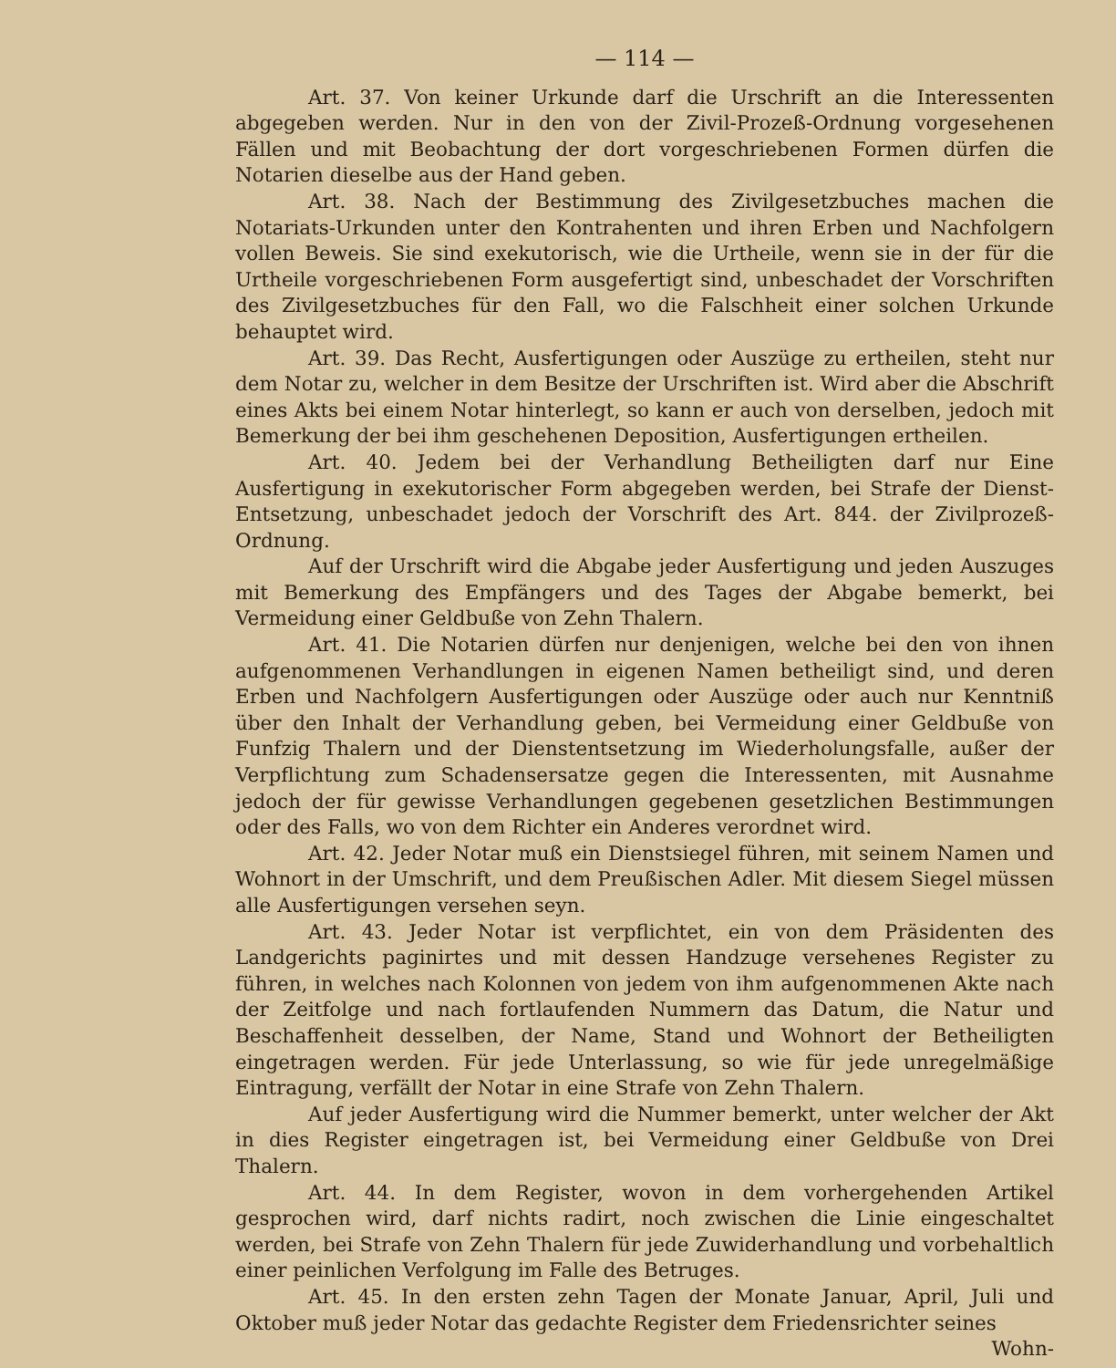— 114 —
Art. 37. Von keiner Urkunde darf die Urschrift an die Interessenten abgegeben werden. Nur in den von der Zivil-Prozeß-Ordnung vorgesehenen Fällen und mit Beobachtung der dort vorgeschriebenen Formen dürfen die Notarien dieselbe aus der Hand geben.
Art. 38. Nach der Bestimmung des Zivilgesetzbuches machen die Notariats-Urkunden unter den Kontrahenten und ihren Erben und Nachfolgern vollen Beweis. Sie sind exekutorisch, wie die Urtheile, wenn sie in der für die Urtheile vorgeschriebenen Form ausgefertigt sind, unbeschadet der Vorschriften des Zivilgesetzbuches für den Fall, wo die Falschheit einer solchen Urkunde behauptet wird.
Art. 39. Das Recht, Ausfertigungen oder Auszüge zu ertheilen, steht nur dem Notar zu, welcher in dem Besitze der Urschriften ist. Wird aber die Abschrift eines Akts bei einem Notar hinterlegt, so kann er auch von derselben, jedoch mit Bemerkung der bei ihm geschehenen Deposition, Ausfertigungen ertheilen.
Art. 40. Jedem bei der Verhandlung Betheiligten darf nur Eine Ausfertigung in exekutorischer Form abgegeben werden, bei Strafe der Dienst-Entsetzung, unbeschadet jedoch der Vorschrift des Art. 844. der Zivilprozeß-Ordnung.
Auf der Urschrift wird die Abgabe jeder Ausfertigung und jeden Auszuges mit Bemerkung des Empfängers und des Tages der Abgabe bemerkt, bei Vermeidung einer Geldbuße von Zehn Thalern.
Art. 41. Die Notarien dürfen nur denjenigen, welche bei den von ihnen aufgenommenen Verhandlungen in eigenen Namen betheiligt sind, und deren Erben und Nachfolgern Ausfertigungen oder Auszüge oder auch nur Kenntniß über den Inhalt der Verhandlung geben, bei Vermeidung einer Geldbuße von Funfzig Thalern und der Dienstentsetzung im Wiederholungsfalle, außer der Verpflichtung zum Schadensersatze gegen die Interessenten, mit Ausnahme jedoch der für gewisse Verhandlungen gegebenen gesetzlichen Bestimmungen oder des Falls, wo von dem Richter ein Anderes verordnet wird.
Art. 42. Jeder Notar muß ein Dienstsiegel führen, mit seinem Namen und Wohnort in der Umschrift, und dem Preußischen Adler. Mit diesem Siegel müssen alle Ausfertigungen versehen seyn.
Art. 43. Jeder Notar ist verpflichtet, ein von dem Präsidenten des Landgerichts paginirtes und mit dessen Handzuge versehenes Register zu führen, in welches nach Kolonnen von jedem von ihm aufgenommenen Akte nach der Zeitfolge und nach fortlaufenden Nummern das Datum, die Natur und Beschaffenheit desselben, der Name, Stand und Wohnort der Betheiligten eingetragen werden. Für jede Unterlassung, so wie für jede unregelmäßige Eintragung, verfällt der Notar in eine Strafe von Zehn Thalern.
Auf jeder Ausfertigung wird die Nummer bemerkt, unter welcher der Akt in dies Register eingetragen ist, bei Vermeidung einer Geldbuße von Drei Thalern.
Art. 44. In dem Register, wovon in dem vorhergehenden Artikel gesprochen wird, darf nichts radirt, noch zwischen die Linie eingeschaltet werden, bei Strafe von Zehn Thalern für jede Zuwiderhandlung und vorbehaltlich einer peinlichen Verfolgung im Falle des Betruges.
Art. 45. In den ersten zehn Tagen der Monate Januar, April, Juli und Oktober muß jeder Notar das gedachte Register dem Friedensrichter seines
Wohn-